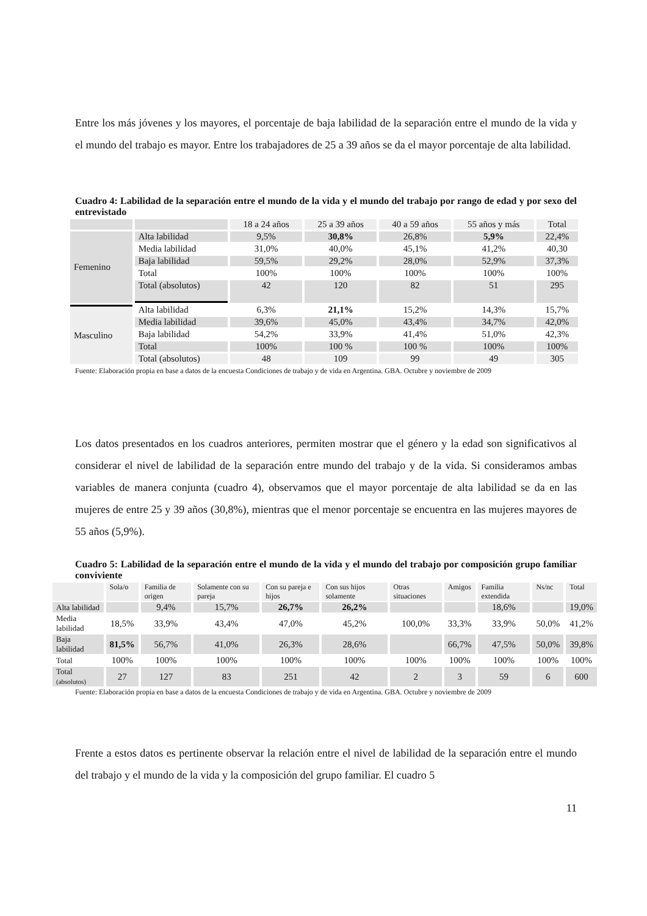Entre los más jóvenes y los mayores, el porcentaje de baja labilidad de la separación entre el mundo de la vida y el mundo del trabajo es mayor. Entre los trabajadores de 25 a 39 años se da el mayor porcentaje de alta labilidad.
Cuadro 4: Labilidad de la separación entre el mundo de la vida y el mundo del trabajo por rango de edad y por sexo del entrevistado
| | | 18 a 24 años | 25 a 39 años | 40 a 59 años | 55 años y más | Total |
| --- | --- | --- | --- | --- | --- | --- |
| Femenino | Alta labilidad | 9,5% | 30,8% | 26,8% | 5,9% | 22,4% |
| | Media labilidad | 31,0% | 40,0% | 45,1% | 41,2% | 40,30 |
| | Baja labilidad | 59,5% | 29,2% | 28,0% | 52,9% | 37,3% |
| | Total | 100% | 100% | 100% | 100% | 100% |
| | Total (absolutos) | 42 | 120 | 82 | 51 | 295 |
| Masculino | Alta labilidad | 6,3% | 21,1% | 15,2% | 14,3% | 15,7% |
| | Media labilidad | 39,6% | 45,0% | 43,4% | 34,7% | 42,0% |
| | Baja labilidad | 54,2% | 33,9% | 41,4% | 51,0% | 42,3% |
| | Total | 100% | 100 % | 100 % | 100% | 100% |
| | Total (absolutos) | 48 | 109 | 99 | 49 | 305 |
Fuente: Elaboración propia en base a datos de la encuesta Condiciones de trabajo y de vida en Argentina. GBA. Octubre y noviembre de 2009
Los datos presentados en los cuadros anteriores, permiten mostrar que el género y la edad son significativos al considerar el nivel de labilidad de la separación entre mundo del trabajo y de la vida. Si consideramos ambas variables de manera conjunta (cuadro 4), observamos que el mayor porcentaje de alta labilidad se da en las mujeres de entre 25 y 39 años (30,8%), mientras que el menor porcentaje se encuentra en las mujeres mayores de 55 años (5,9%).
Cuadro 5: Labilidad de la separación entre el mundo de la vida y el mundo del trabajo por composición grupo familiar conviviente
| | Sola/o | Familia de origen | Solamente con su pareja | Con su pareja e hijos | Con sus hijos solamente | Otras situaciones | Amigos | Familia extendida | Ns/nc | Total |
| Alta labilidad | | 9,4% | 15,7% | 26,7% | 26,2% | | | 18,6% | | 19,0% |
| Media labilidad | 18,5% | 33,9% | 43,4% | 47,0% | 45,2% | 100,0% | 33,3% | 33,9% | 50,0% | 41,2% |
| Baja labilidad | 81,5% | 56,7% | 41,0% | 26,3% | 28,6% | | 66,7% | 47,5% | 50,0% | 39,8% |
| Total | 100% | 100% | 100% | 100% | 100% | 100% | 100% | 100% | 100% | 100% |
| Total (absolutos) | 27 | 127 | 83 | 251 | 42 | 2 | 3 | 59 | 6 | 600 |
Fuente: Elaboración propia en base a datos de la encuesta Condiciones de trabajo y de vida en Argentina. GBA. Octubre y noviembre de 2009
Frente a estos datos es pertinente observar la relación entre el nivel de labilidad de la separación entre el mundo del trabajo y el mundo de la vida y la composición del grupo familiar. El cuadro 5
11